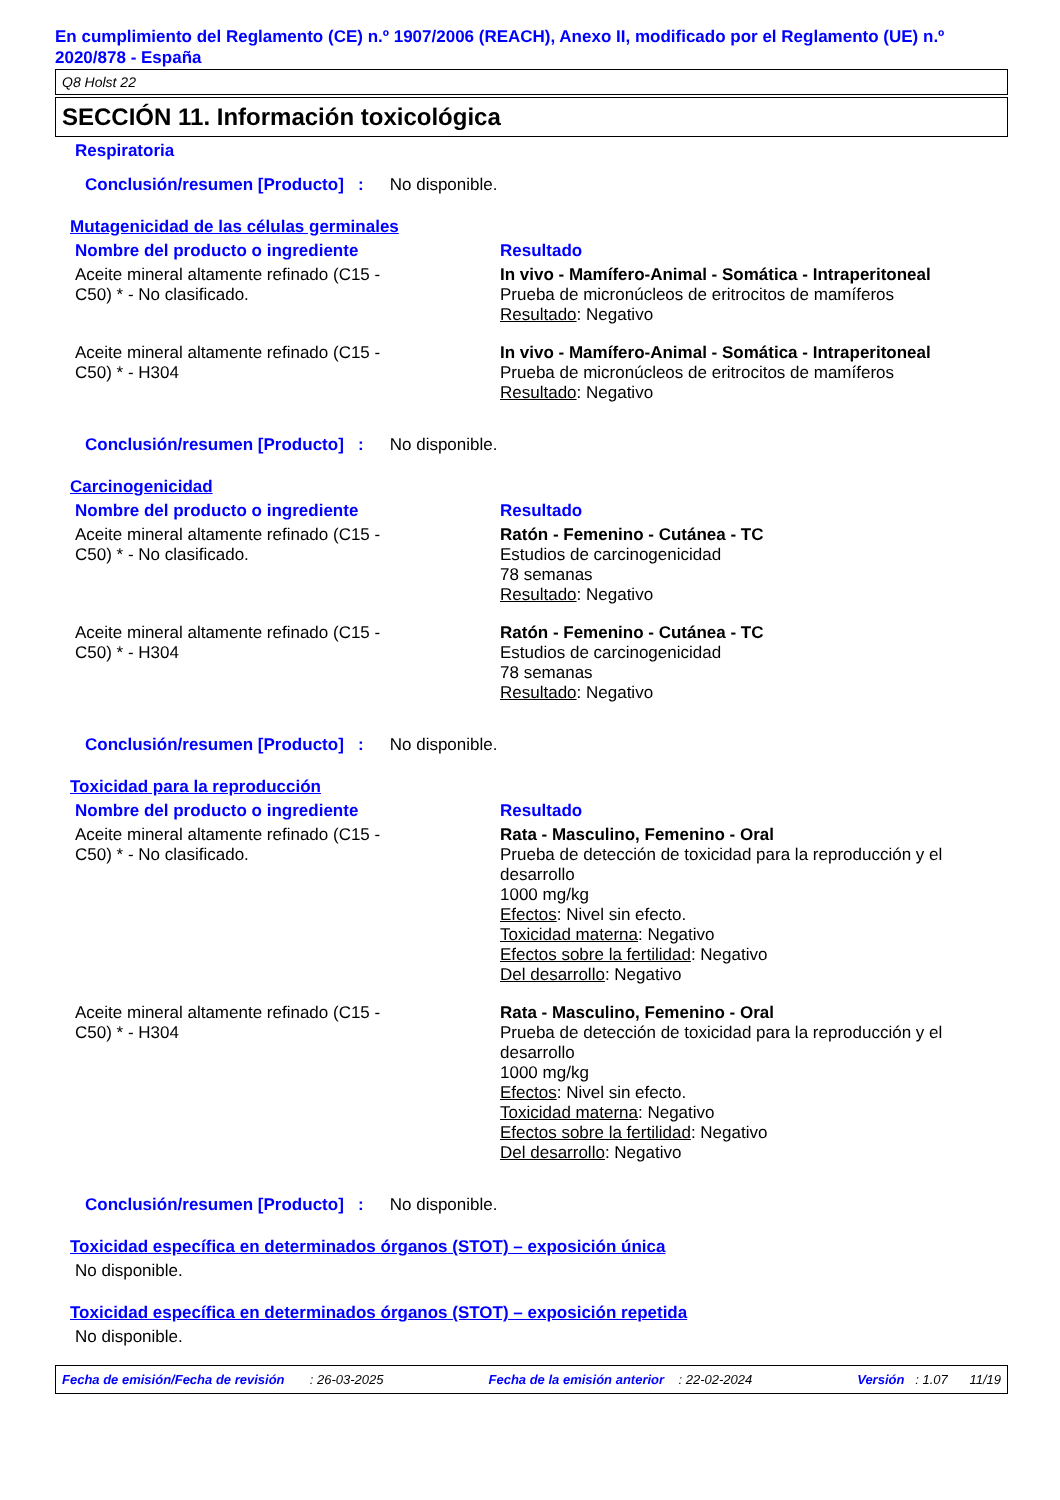En cumplimiento del Reglamento (CE) n.º 1907/2006 (REACH), Anexo II, modificado por el Reglamento (UE) n.º 2020/878 - España
Q8 Holst 22
SECCIÓN 11. Información toxicológica
Respiratoria
Conclusión/resumen [Producto] : No disponible.
Mutagenicidad de las células germinales
| Nombre del producto o ingrediente | Resultado |
| --- | --- |
| Aceite mineral altamente refinado (C15 - C50) * - No clasificado. | In vivo - Mamífero-Animal - Somática - Intraperitoneal Prueba de micronúcleos de eritrocitos de mamíferos Resultado : Negativo |
| Aceite mineral altamente refinado (C15 - C50) * - H304 | In vivo - Mamífero-Animal - Somática - Intraperitoneal Prueba de micronúcleos de eritrocitos de mamíferos Resultado : Negativo |
Conclusión/resumen [Producto] : No disponible.
Carcinogenicidad
| Nombre del producto o ingrediente | Resultado |
| --- | --- |
| Aceite mineral altamente refinado (C15 - C50) * - No clasificado. | Ratón - Femenino - Cutánea - TC Estudios de carcinogenicidad 78 semanas Resultado : Negativo |
| Aceite mineral altamente refinado (C15 - C50) * - H304 | Ratón - Femenino - Cutánea - TC Estudios de carcinogenicidad 78 semanas Resultado : Negativo |
Conclusión/resumen [Producto] : No disponible.
Toxicidad para la reproducción
| Nombre del producto o ingrediente | Resultado |
| --- | --- |
| Aceite mineral altamente refinado (C15 - C50) * - No clasificado. | Rata - Masculino, Femenino - Oral Prueba de detección de toxicidad para la reproducción y el desarrollo 1000 mg/kg Efectos : Nivel sin efecto. Toxicidad materna : Negativo Efectos sobre la fertilidad : Negativo Del desarrollo : Negativo |
| Aceite mineral altamente refinado (C15 - C50) * - H304 | Rata - Masculino, Femenino - Oral Prueba de detección de toxicidad para la reproducción y el desarrollo 1000 mg/kg Efectos : Nivel sin efecto. Toxicidad materna : Negativo Efectos sobre la fertilidad : Negativo Del desarrollo : Negativo |
Conclusión/resumen [Producto] : No disponible.
Toxicidad específica en determinados órganos (STOT) – exposición única
No disponible.
Toxicidad específica en determinados órganos (STOT) – exposición repetida
No disponible.
Fecha de emisión/Fecha de revisión : 26-03-2025 Fecha de la emisión anterior : 22-02-2024 Versión : 1.07 11/19